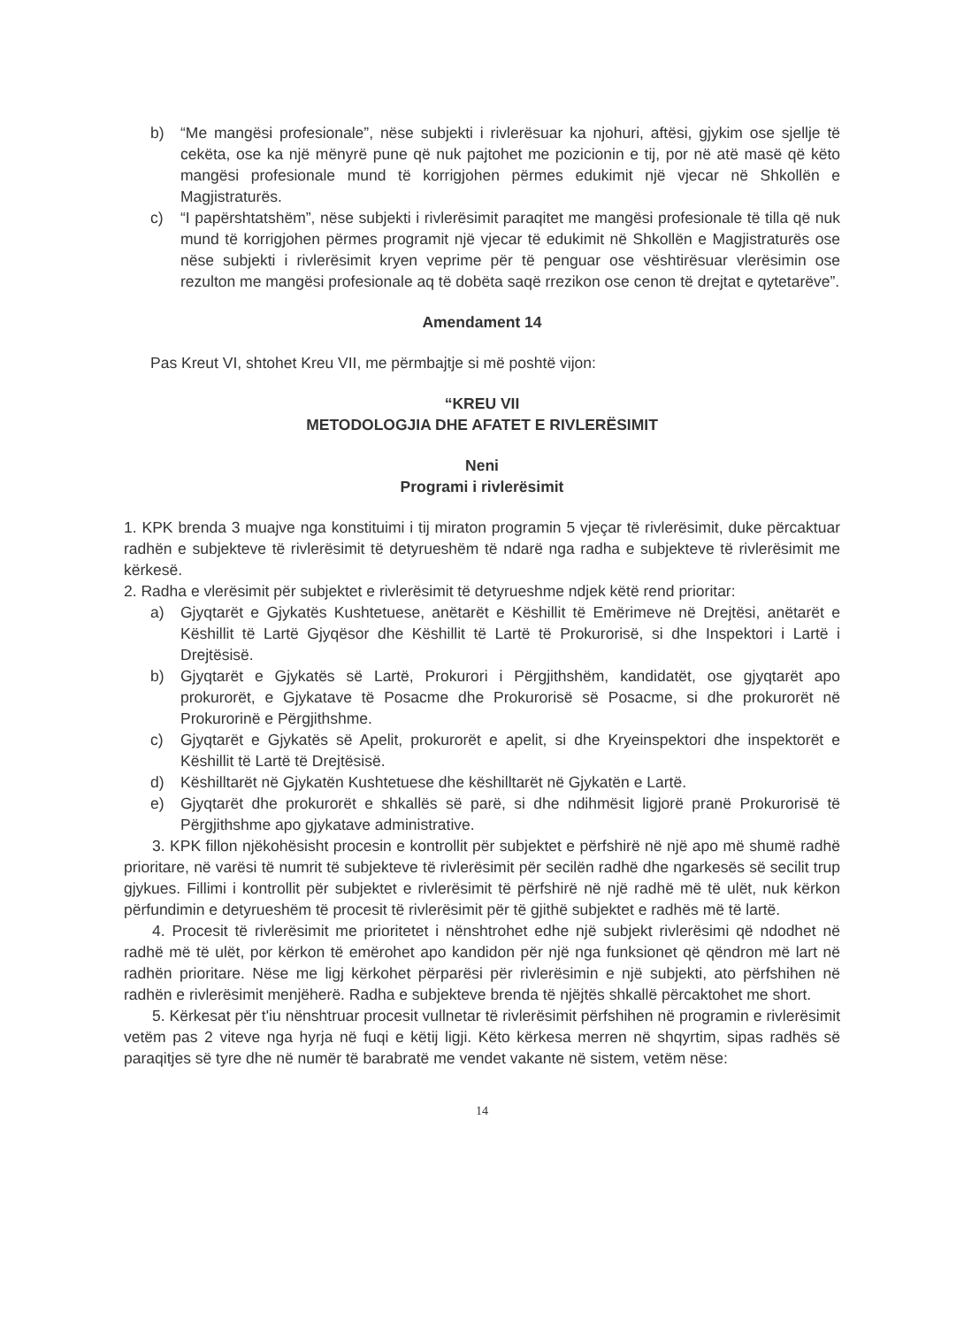b) “Me mangësi profesionale”, nëse subjekti i rivlerësuar ka njohuri, aftësi, gjykim ose sjellje të cekëta, ose ka një mënyrë pune që nuk pajtohet me pozicionin e tij, por në atë masë që këto mangësi profesionale mund të korrigjohen përmes edukimit një vjecar në Shkollën e Magjistraturës.
c) “I papërshtatshëm”, nëse subjekti i rivlerësimit paraqitet me mangësi profesionale të tilla që nuk mund të korrigjohen përmes programit një vjecar të edukimit në Shkollën e Magjistraturës ose nëse subjekti i rivlerësimit kryen veprime për të penguar ose vështirësuar vlerësimin ose rezulton me mangësi profesionale aq të dobëta saqë rrezikon ose cenon të drejtat e qytetarëve”.
Amendament 14
Pas Kreut VI, shtohet Kreu VII, me përmbajtje si më poshtë vijon:
“KREU VII
METODOLOGJIA DHE AFATET E RIVLERËSIMIT
Neni
Programi i rivlerësimit
1. KPK brenda 3 muajve nga konstituimi i tij miraton programin 5 vjeçar të rivlerësimit, duke përcaktuar radhën e subjekteve të rivlerësimit të detyrueshëm të ndarë nga radha e subjekteve të rivlerësimit me kërkesë.
2. Radha e vlerësimit për subjektet e rivlerësimit të detyrueshme ndjek këtë rend prioritar:
a) Gjyqtarët e Gjykatës Kushtetuese, anëtarët e Këshillit të Emërimeve në Drejtësi, anëtarët e Këshillit të Lartë Gjyqësor dhe Këshillit të Lartë të Prokurorisë, si dhe Inspektori i Lartë i Drejtësisë.
b) Gjyqtarët e Gjykatës së Lartë, Prokurori i Përgjithshëm, kandidatët, ose gjyqtarët apo prokurorët, e Gjykatave të Posacme dhe Prokurorisë së Posacme, si dhe prokurorët në Prokurorinë e Përgjithshme.
c) Gjyqtarët e Gjykatës së Apelit, prokurorët e apelit, si dhe Kryeinspektori dhe inspektorët e Këshillit të Lartë të Drejtësisë.
d) Këshilltarët në Gjykatën Kushtetuese dhe këshilltarët në Gjykatën e Lartë.
e) Gjyqtarët dhe prokurorët e shkallës së parë, si dhe ndihmësit ligjorë pranë Prokurorisë të Përgjithshme apo gjykatave administrative.
3. KPK fillon njëkohësisht procesin e kontrollit për subjektet e përfshirë në një apo më shumë radhë prioritare, në varësi të numrit të subjekteve të rivlerësimit për secilën radhë dhe ngarkesës së secilit trup gjykues. Fillimi i kontrollit për subjektet e rivlerësimit të përfshirë në një radhë më të ulët, nuk kërkon përfundimin e detyrueshëm të procesit të rivlerësimit për të gjithë subjektet e radhës më të lartë.
4. Procesit të rivlerësimit me prioritetet i nënshtrohet edhe një subjekt rivlerësimi që ndodhet në radhë më të ulët, por kërkon të emërohet apo kandidon për një nga funksionet që qëndron më lart në radhën prioritare. Nëse me ligj kërkohet përparësi për rivlerësimin e një subjekti, ato përfshihen në radhën e rivlerësimit menjëherë. Radha e subjekteve brenda të njëjtës shkallë përcaktohet me short.
5. Kërkesat për t'iu nënshtruar procesit vullnetar të rivlerësimit përfshihen në programin e rivlerësimit vetëm pas 2 viteve nga hyrja në fuqi e këtij ligji. Këto kërkesa merren në shqyrtim, sipas radhës së paraqitjes së tyre dhe në numër të barabratë me vendet vakante në sistem, vetëm nëse:
14